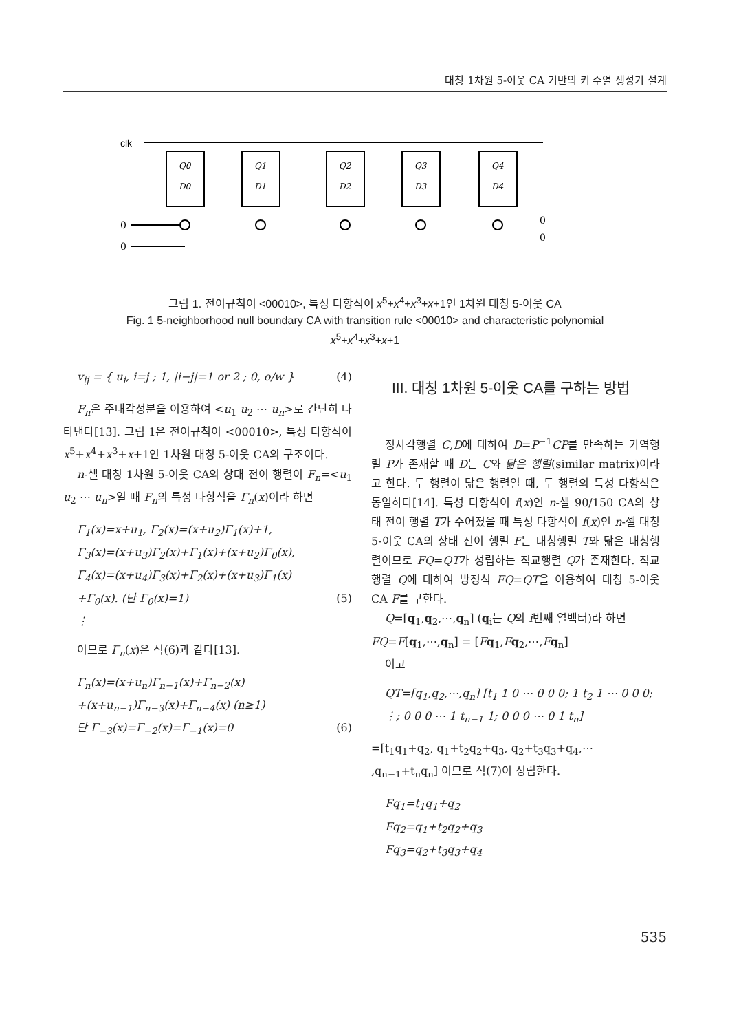대칭 1차원 5-이웃 CA 기반의 키 수열 생성기 설계
clk
Q0
D0
Q1
D1
Q2
D2
Q3
D3
Q4
D4
0
0
0
0
그림 1. 전이규칙이 <00010>, 특성 다항식이 x<sup>5</sup>+x<sup>4</sup>+x<sup>3</sup>+x+1인 1차원 대칭 5-이웃 CA
Fig. 1 5-neighborhood null boundary CA with transition rule <00010> and characteristic polynomial
x<sup>5</sup>+x<sup>4</sup>+x<sup>3</sup>+x+1
v<sub>ij</sub> = { u<sub>i</sub>, i=j ; 1, |i−j|=1 or 2 ; 0, o/w } (4)
F<sub>n</sub>은 주대각성분을 이용하여 <u<sub>1</sub> u<sub>2</sub> ⋯ u<sub>n</sub>>로 간단히 나타낸다[13]. 그림 1은 전이규칙이 <00010>, 특성 다항식이 x<sup>5</sup>+x<sup>4</sup>+x<sup>3</sup>+x+1인 1차원 대칭 5-이웃 CA의 구조이다.
n-셀 대칭 1차원 5-이웃 CA의 상태 전이 행렬이 F<sub>n</sub>=<u<sub>1</sub> u<sub>2</sub> ⋯ u<sub>n</sub>>일 때 F<sub>n</sub>의 특성 다항식을 Γ<sub>n</sub>(x)이라 하면
Γ<sub>1</sub>(x)=x+u<sub>1</sub>, Γ<sub>2</sub>(x)=(x+u<sub>2</sub>)Γ<sub>1</sub>(x)+1,
Γ<sub>3</sub>(x)=(x+u<sub>3</sub>)Γ<sub>2</sub>(x)+Γ<sub>1</sub>(x)+(x+u<sub>2</sub>)Γ<sub>0</sub>(x),
Γ<sub>4</sub>(x)=(x+u<sub>4</sub>)Γ<sub>3</sub>(x)+Γ<sub>2</sub>(x)+(x+u<sub>3</sub>)Γ<sub>1</sub>(x)
+Γ<sub>0</sub>(x). (단 Γ<sub>0</sub>(x)=1) (5)
⋮
이므로 Γ<sub>n</sub>(x)은 식(6)과 같다[13].
Γ<sub>n</sub>(x)=(x+u<sub>n</sub>)Γ<sub>n−1</sub>(x)+Γ<sub>n−2</sub>(x)
+(x+u<sub>n−1</sub>)Γ<sub>n−3</sub>(x)+Γ<sub>n−4</sub>(x) (n≥1)
단 Γ<sub>−3</sub>(x)=Γ<sub>−2</sub>(x)=Γ<sub>−1</sub>(x)=0 (6)
III. 대칭 1차원 5-이웃 CA를 구하는 방법
정사각행렬 C,D에 대하여 D=P<sup>−1</sup>CP를 만족하는 가역행렬 P가 존재할 때 D는 C와 닮은 행렬(similar matrix)이라고 한다. 두 행렬이 닮은 행렬일 때, 두 행렬의 특성 다항식은 동일하다[14]. 특성 다항식이 f(x)인 n-셀 90/150 CA의 상태 전이 행렬 T가 주어졌을 때 특성 다항식이 f(x)인 n-셀 대칭 5-이웃 CA의 상태 전이 행렬 F는 대칭행렬 T와 닮은 대칭행렬이므로 FQ=QT가 성립하는 직교행렬 Q가 존재한다. 직교행렬 Q에 대하여 방정식 FQ=QT을 이용하여 대칭 5-이웃 CA F를 구한다.
Q=[q<sub>1</sub>,q<sub>2</sub>,⋯,q<sub>n</sub>] (q<sub>i</sub>는 Q의 i번째 열벡터)라 하면
FQ=F[q<sub>1</sub>,⋯,q<sub>n</sub>] = [Fq<sub>1</sub>,Fq<sub>2</sub>,⋯,Fq<sub>n</sub>]
이고
QT=[q<sub>1</sub>,q<sub>2</sub>,⋯,q<sub>n</sub>] [t<sub>1</sub> 1 0 ⋯ 0 0 0; 1 t<sub>2</sub> 1 ⋯ 0 0 0; ⋮; 0 0 0 ⋯ 1 t<sub>n−1</sub> 1; 0 0 0 ⋯ 0 1 t<sub>n</sub>]
=[t<sub>1</sub>q<sub>1</sub>+q<sub>2</sub>, q<sub>1</sub>+t<sub>2</sub>q<sub>2</sub>+q<sub>3</sub>, q<sub>2</sub>+t<sub>3</sub>q<sub>3</sub>+q<sub>4</sub>,⋯ ,q<sub>n−1</sub>+t<sub>n</sub>q<sub>n</sub>] 이므로 식(7)이 성립한다.
Fq<sub>1</sub>=t<sub>1</sub>q<sub>1</sub>+q<sub>2</sub>
Fq<sub>2</sub>=q<sub>1</sub>+t<sub>2</sub>q<sub>2</sub>+q<sub>3</sub>
Fq<sub>3</sub>=q<sub>2</sub>+t<sub>3</sub>q<sub>3</sub>+q<sub>4</sub>
535